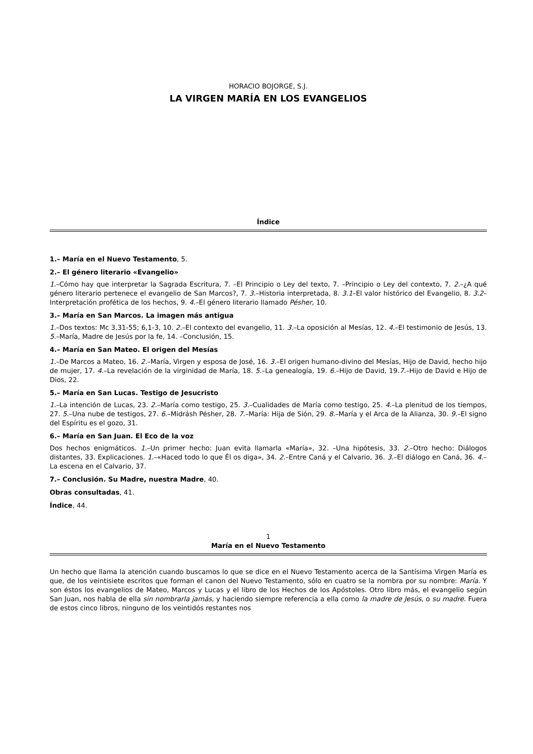HORACIO BOJORGE, S.J.
LA VIRGEN MARÍA EN LOS EVANGELIOS
Índice
1.– María en el Nuevo Testamento, 5.
2.– El género literario «Evangelio»
1.–Cómo hay que interpretar la Sagrada Escritura, 7. –El Principio o Ley del texto, 7. –Principio o Ley del contexto, 7. 2.–¿A qué género literario pertenece el evangelio de San Marcos?, 7. 3.–Historia interpretada, 8. 3.1–El valor histórico del Evangelio, 8. 3.2–Interpretación profética de los hechos, 9. 4.–El género literario llamado Pésher, 10.
3.– María en San Marcos. La imagen más antigua
1.–Dos textos: Mc 3,31-55; 6,1-3, 10. 2.–El contexto del evangelio, 11. 3.–La oposición al Mesías, 12. 4.–El testimonio de Jesús, 13. 5.–María, Madre de Jesús por la fe, 14. –Conclusión, 15.
4.– María en San Mateo. El origen del Mesías
1.–De Marcos a Mateo, 16. 2.–María, Virgen y esposa de José, 16. 3.–El origen humano-divino del Mesías, Hijo de David, hecho hijo de mujer, 17. 4.–La revelación de la virginidad de María, 18. 5.–La genealogía, 19. 6.–Hijo de David, 19.7.–Hijo de David e Hijo de Dios, 22.
5.– María en San Lucas. Testigo de Jesucristo
1.–La intención de Lucas, 23. 2.–María como testigo, 25. 3.–Cualidades de María como testigo, 25. 4.–La plenitud de los tiempos, 27. 5.–Una nube de testigos, 27. 6.–Midrásh Pésher, 28. 7.–María: Hija de Sión, 29. 8.–María y el Arca de la Alianza, 30. 9.–El signo del Espíritu es el gozo, 31.
6.– María en San Juan. El Eco de la voz
Dos hechos enigmáticos. 1.–Un primer hecho: Juan evita llamarla «María», 32. –Una hipótesis, 33. 2.–Otro hecho: Diálogos distantes, 33. Explicaciones. 1.–«Haced todo lo que Él os diga», 34. 2.–Entre Caná y el Calvario, 36. 3.–El diálogo en Caná, 36. 4.–La escena en el Calvario, 37.
7.– Conclusión. Su Madre, nuestra Madre, 40.
Obras consultadas, 41.
Índice, 44.
1
María en el Nuevo Testamento
Un hecho que llama la atención cuando buscamos lo que se dice en el Nuevo Testamento acerca de la Santísima Virgen María es que, de los veintisiete escritos que forman el canon del Nuevo Testamento, sólo en cuatro se la nombra por su nombre: María. Y son éstos los evangelios de Mateo, Marcos y Lucas y el libro de los Hechos de los Apóstoles. Otro libro más, el evangelio según San Juan, nos habla de ella sin nombrarla jamás, y haciendo siempre referencia a ella como la madre de Jesús, o su madre. Fuera de estos cinco libros, ninguno de los veintidós restantes nos